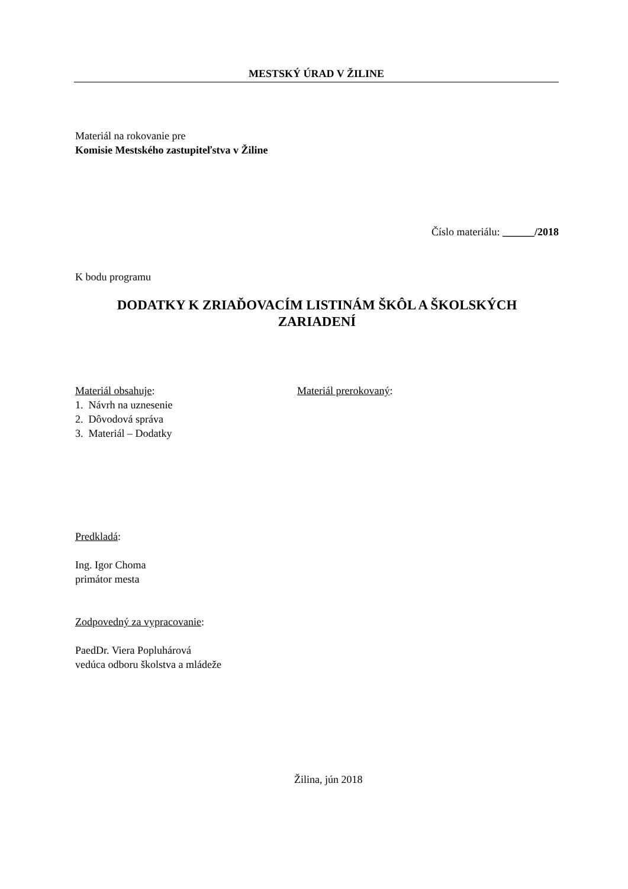MESTSKÝ ÚRAD V ŽILINE
Materiál na rokovanie pre
Komisie Mestského zastupiteľstva v Žiline
Číslo materiálu: ______/2018
K bodu programu
DODATKY K ZRIAĎOVACÍM LISTINÁM ŠKÔL A ŠKOLSKÝCH
ZARIADENÍ
Materiál obsahuje:
1. Návrh na uznesenie
2. Dôvodová správa
3. Materiál – Dodatky
Materiál prerokovaný:
Predkladá:
Ing. Igor Choma
primátor mesta
Zodpovedný za vypracovanie:
PaedDr. Viera Popluhárová
vedúca odboru školstva a mládeže
Žilina, jún 2018